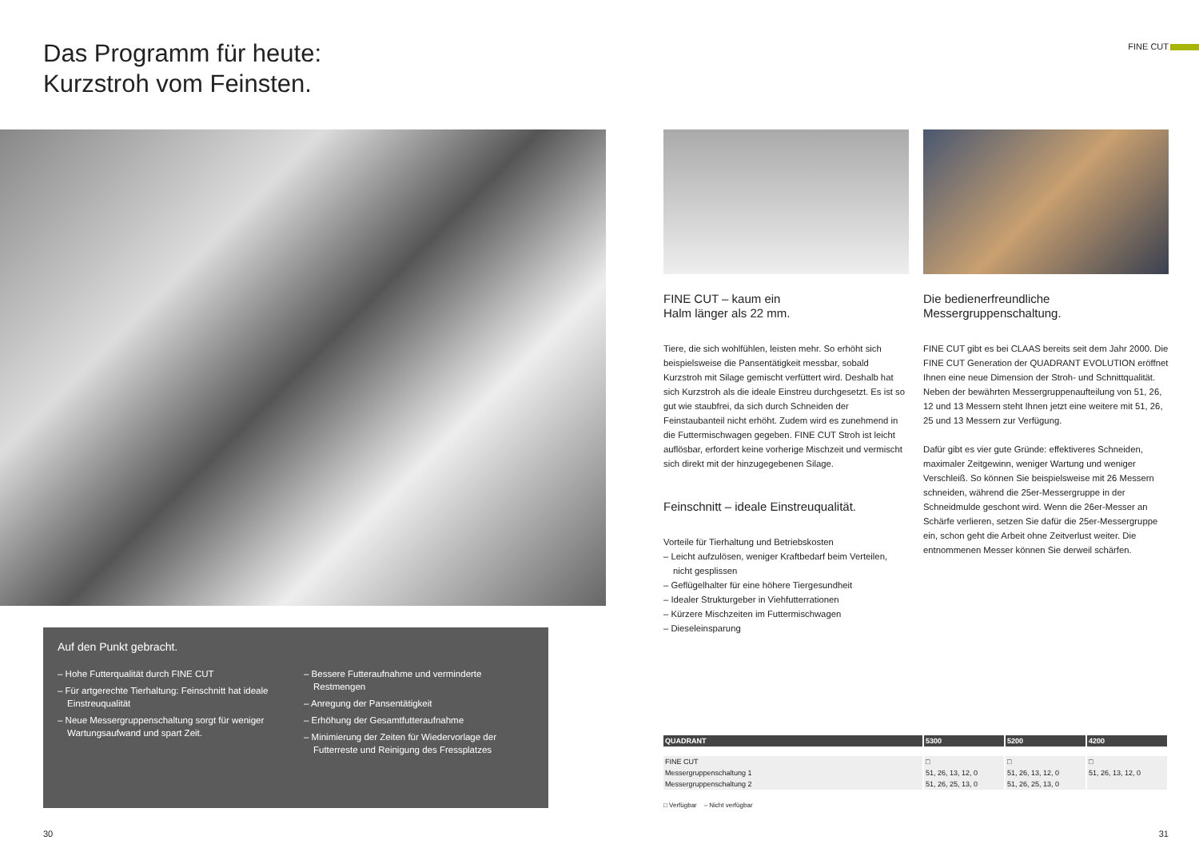Das Programm für heute:
Kurzstroh vom Feinsten.
Auf den Punkt gebracht.
– Hohe Futterqualität durch FINE CUT
– Für artgerechte Tierhaltung: Feinschnitt hat ideale Einstreuqualität
– Neue Messergruppenschaltung sorgt für weniger Wartungsaufwand und spart Zeit.
– Bessere Futteraufnahme und verminderte Restmengen
– Anregung der Pansentätigkeit
– Erhöhung der Gesamtfutteraufnahme
– Minimierung der Zeiten für Wiedervorlage der Futterreste und Reinigung des Fressplatzes
30
FINE CUT
FINE CUT – kaum ein
Halm länger als 22 mm.
Tiere, die sich wohlfühlen, leisten mehr. So erhöht sich beispielsweise die Pansentätigkeit messbar, sobald Kurzstroh mit Silage gemischt verfüttert wird. Deshalb hat sich Kurzstroh als die ideale Einstreu durchgesetzt. Es ist so gut wie staubfrei, da sich durch Schneiden der Feinstaubanteil nicht erhöht. Zudem wird es zunehmend in die Futtermischwagen gegeben. FINE CUT Stroh ist leicht auflösbar, erfordert keine vorherige Mischzeit und vermischt sich direkt mit der hinzugegebenen Silage.
Feinschnitt – ideale Einstreuqualität.
Vorteile für Tierhaltung und Betriebskosten
– Leicht aufzulösen, weniger Kraftbedarf beim Verteilen, nicht gesplissen
– Geflügelhalter für eine höhere Tiergesundheit
– Idealer Strukturgeber in Viehfutterrationen
– Kürzere Mischzeiten im Futtermischwagen
– Dieseleinsparung
Die bedienerfreundliche
Messergruppenschaltung.
FINE CUT gibt es bei CLAAS bereits seit dem Jahr 2000. Die FINE CUT Generation der QUADRANT EVOLUTION eröffnet Ihnen eine neue Dimension der Stroh- und Schnittqualität. Neben der bewährten Messergruppenaufteilung von 51, 26, 12 und 13 Messern steht Ihnen jetzt eine weitere mit 51, 26, 25 und 13 Messern zur Verfügung.
Dafür gibt es vier gute Gründe: effektiveres Schneiden, maximaler Zeitgewinn, weniger Wartung und weniger Verschleiß. So können Sie beispielsweise mit 26 Messern schneiden, während die 25er-Messergruppe in der Schneidmulde geschont wird. Wenn die 26er-Messer an Schärfe verlieren, setzen Sie dafür die 25er-Messergruppe ein, schon geht die Arbeit ohne Zeitverlust weiter. Die entnommenen Messer können Sie derweil schärfen.
| QUADRANT | 5300 | 5200 | 4200 |
| --- | --- | --- | --- |
| FINE CUT | □ | □ | □ |
| Messergruppenschaltung 1 | 51, 26, 13, 12, 0 | 51, 26, 13, 12, 0 | 51, 26, 13, 12, 0 |
| Messergruppenschaltung 2 | 51, 26, 25, 13, 0 | 51, 26, 25, 13, 0 | |
□ Verfügbar – Nicht verfügbar
31